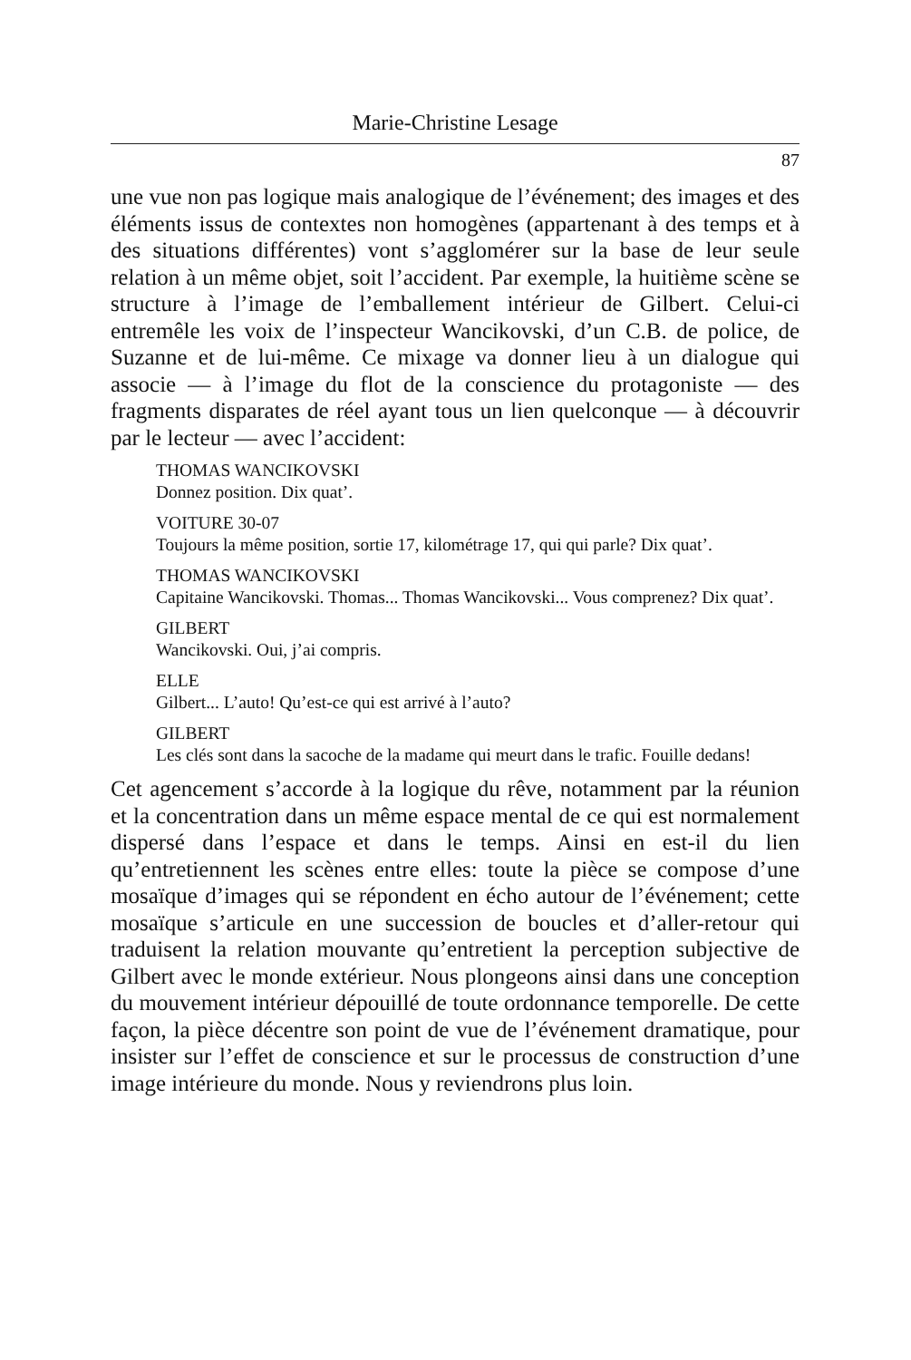Marie-Christine Lesage
87
une vue non pas logique mais analogique de l’événement; des images et des éléments issus de contextes non homogènes (appartenant à des temps et à des situations différentes) vont s’agglomérer sur la base de leur seule relation à un même objet, soit l’accident. Par exemple, la huitième scène se structure à l’image de l’emballement intérieur de Gilbert. Celui-ci entremêle les voix de l’inspecteur Wancikovski, d’un C.B. de police, de Suzanne et de lui-même. Ce mixage va donner lieu à un dialogue qui associe — à l’image du flot de la conscience du protagoniste — des fragments disparates de réel ayant tous un lien quelconque — à découvrir par le lecteur — avec l’accident:
THOMAS WANCIKOVSKI
Donnez position. Dix quat’.
VOITURE 30-07
Toujours la même position, sortie 17, kilométrage 17, qui qui parle? Dix quat’.
THOMAS WANCIKOVSKI
Capitaine Wancikovski. Thomas... Thomas Wancikovski... Vous comprenez? Dix quat’.
GILBERT
Wancikovski. Oui, j’ai compris.
ELLE
Gilbert... L’auto! Qu’est-ce qui est arrivé à l’auto?
GILBERT
Les clés sont dans la sacoche de la madame qui meurt dans le trafic. Fouille dedans!
Cet agencement s’accorde à la logique du rêve, notamment par la réunion et la concentration dans un même espace mental de ce qui est normalement dispersé dans l’espace et dans le temps. Ainsi en est-il du lien qu’entretiennent les scènes entre elles: toute la pièce se compose d’une mosaïque d’images qui se répondent en écho autour de l’événement; cette mosaïque s’articule en une succession de boucles et d’aller-retour qui traduisent la relation mouvante qu’entretient la perception subjective de Gilbert avec le monde extérieur. Nous plongeons ainsi dans une conception du mouvement intérieur dépouillé de toute ordonnance temporelle. De cette façon, la pièce décentre son point de vue de l’événement dramatique, pour insister sur l’effet de conscience et sur le processus de construction d’une image intérieure du monde. Nous y reviendrons plus loin.